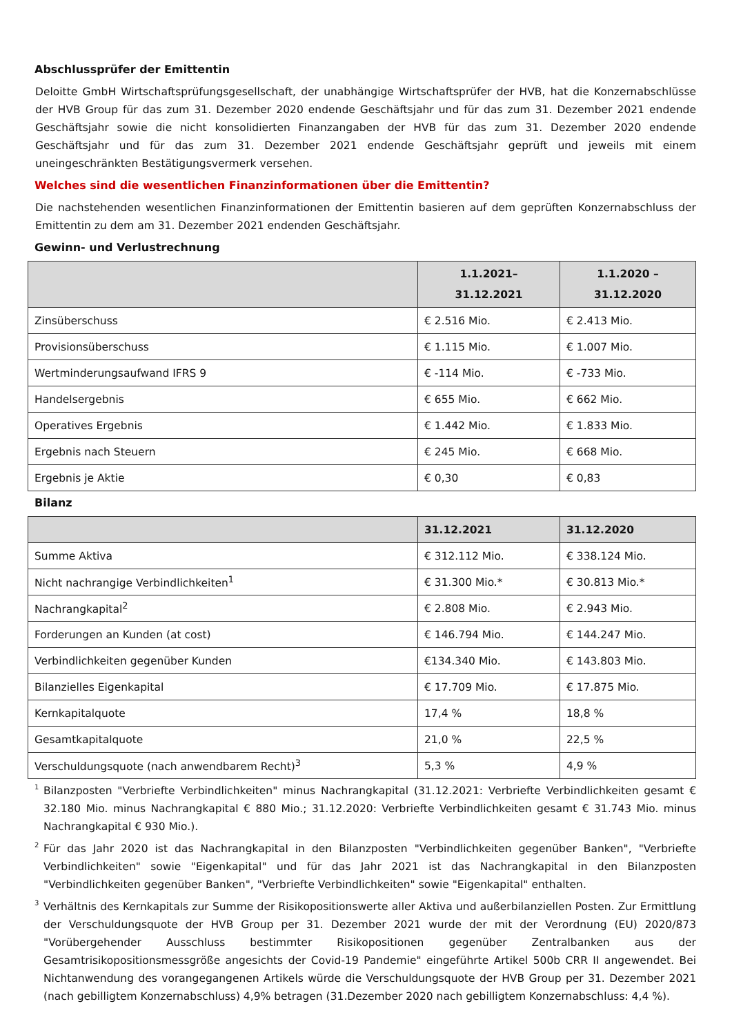Abschlussprüfer der Emittentin
Deloitte GmbH Wirtschaftsprüfungsgesellschaft, der unabhängige Wirtschaftsprüfer der HVB, hat die Konzernabschlüsse der HVB Group für das zum 31. Dezember 2020 endende Geschäftsjahr und für das zum 31. Dezember 2021 endende Geschäftsjahr sowie die nicht konsolidierten Finanzangaben der HVB für das zum 31. Dezember 2020 endende Geschäftsjahr und für das zum 31. Dezember 2021 endende Geschäftsjahr geprüft und jeweils mit einem uneingeschränkten Bestätigungsvermerk versehen.
Welches sind die wesentlichen Finanzinformationen über die Emittentin?
Die nachstehenden wesentlichen Finanzinformationen der Emittentin basieren auf dem geprüften Konzernabschluss der Emittentin zu dem am 31. Dezember 2021 endenden Geschäftsjahr.
Gewinn- und Verlustrechnung
| | 1.1.2021– 31.12.2021 | 1.1.2020 – 31.12.2020 |
| --- | --- | --- |
| Zinsüberschuss | € 2.516 Mio. | € 2.413 Mio. |
| Provisionsüberschuss | € 1.115 Mio. | € 1.007 Mio. |
| Wertminderungsaufwand IFRS 9 | € -114 Mio. | € -733 Mio. |
| Handelsergebnis | € 655 Mio. | € 662 Mio. |
| Operatives Ergebnis | € 1.442 Mio. | € 1.833 Mio. |
| Ergebnis nach Steuern | € 245 Mio. | € 668 Mio. |
| Ergebnis je Aktie | € 0,30 | € 0,83 |
Bilanz
| | 31.12.2021 | 31.12.2020 |
| --- | --- | --- |
| Summe Aktiva | € 312.112 Mio. | € 338.124 Mio. |
| Nicht nachrangige Verbindlichkeiten<sup>1</sup> | € 31.300 Mio.* | € 30.813 Mio.* |
| Nachrangkapital<sup>2</sup> | € 2.808 Mio. | € 2.943 Mio. |
| Forderungen an Kunden (at cost) | € 146.794 Mio. | € 144.247 Mio. |
| Verbindlichkeiten gegenüber Kunden | €134.340 Mio. | € 143.803 Mio. |
| Bilanzielles Eigenkapital | € 17.709 Mio. | € 17.875 Mio. |
| Kernkapitalquote | 17,4 % | 18,8 % |
| Gesamtkapitalquote | 21,0 % | 22,5 % |
| Verschuldungsquote (nach anwendbarem Recht)<sup>3</sup> | 5,3 % | 4,9 % |
<sup>1</sup> Bilanzposten "Verbriefte Verbindlichkeiten" minus Nachrangkapital (31.12.2021: Verbriefte Verbindlichkeiten gesamt € 32.180 Mio. minus Nachrangkapital € 880 Mio.; 31.12.2020: Verbriefte Verbindlichkeiten gesamt € 31.743 Mio. minus Nachrangkapital € 930 Mio.).
<sup>2</sup> Für das Jahr 2020 ist das Nachrangkapital in den Bilanzposten "Verbindlichkeiten gegenüber Banken", "Verbriefte Verbindlichkeiten" sowie "Eigenkapital" und für das Jahr 2021 ist das Nachrangkapital in den Bilanzposten "Verbindlichkeiten gegenüber Banken", "Verbriefte Verbindlichkeiten" sowie "Eigenkapital" enthalten.
<sup>3</sup> Verhältnis des Kernkapitals zur Summe der Risikopositionswerte aller Aktiva und außerbilanziellen Posten. Zur Ermittlung der Verschuldungsquote der HVB Group per 31. Dezember 2021 wurde der mit der Verordnung (EU) 2020/873 "Vorübergehender Ausschluss bestimmter Risikopositionen gegenüber Zentralbanken aus der Gesamtrisikopositionsmessgröße angesichts der Covid-19 Pandemie" eingeführte Artikel 500b CRR II angewendet. Bei Nichtanwendung des vorangegangenen Artikels würde die Verschuldungsquote der HVB Group per 31. Dezember 2021 (nach gebilligtem Konzernabschluss) 4,9% betragen (31.Dezember 2020 nach gebilligtem Konzernabschluss: 4,4 %).